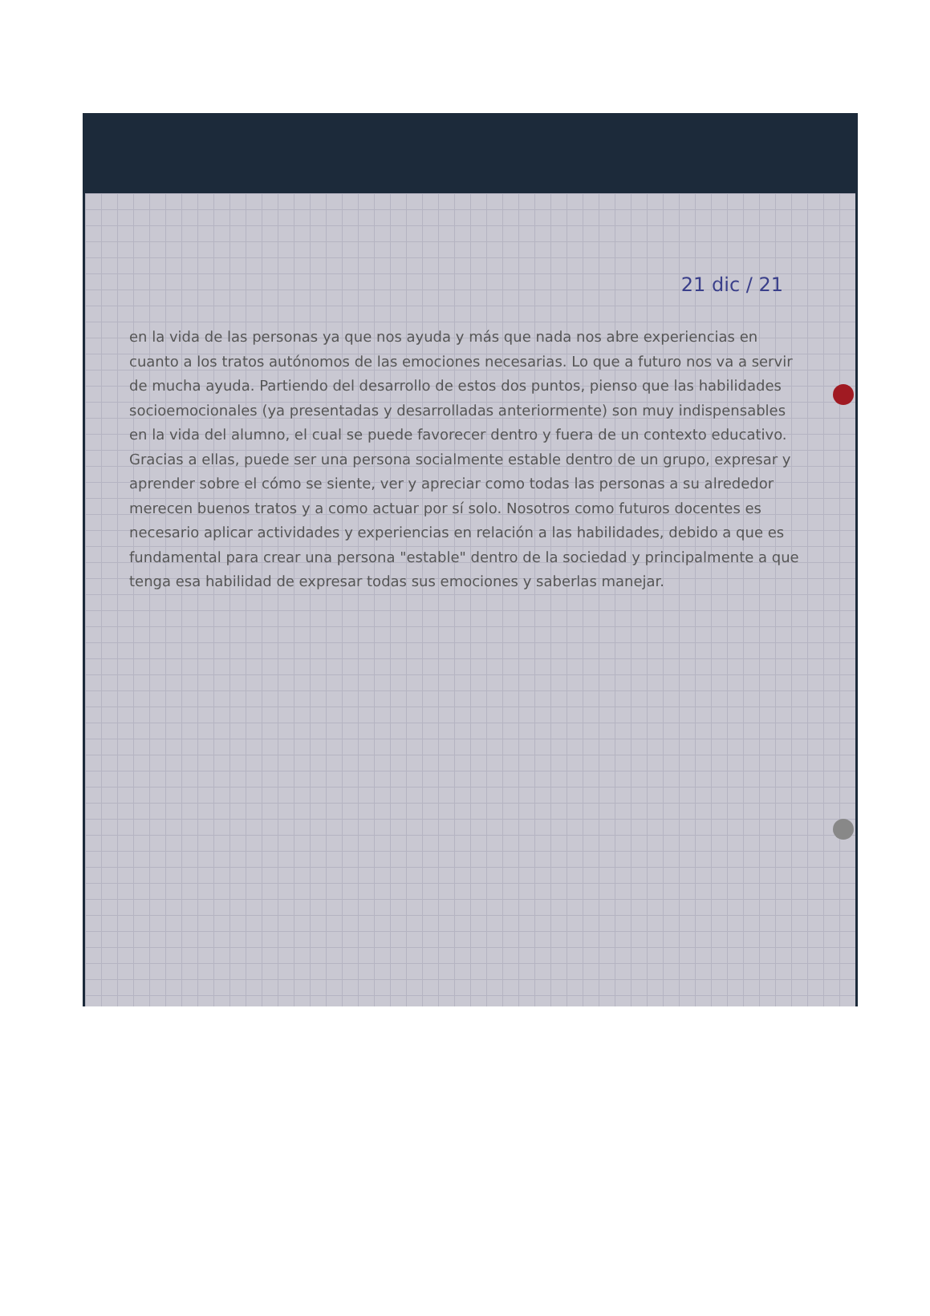21 dic / 21
en la vida de las personas ya que nos ayuda y más que nada nos abre experiencias en cuanto a los tratos autónomos de las emociones necesarias. Lo que a futuro nos va a servir de mucha ayuda. Partiendo del desarrollo de estos dos puntos, pienso que las habilidades socioemocionales (ya presentadas y desarrolladas anteriormente) son muy indispensables en la vida del alumno, el cual se puede favorecer dentro y fuera de un contexto educativo. Gracias a ellas, puede ser una persona socialmente estable dentro de un grupo, expresar y aprender sobre el cómo se siente, ver y apreciar como todas las personas a su alrededor merecen buenos tratos y a como actuar por sí solo. Nosotros como futuros docentes es necesario aplicar actividades y experiencias en relación a las habilidades, debido a que es fundamental para crear una persona "estable" dentro de la sociedad y principalmente a que tenga esa habilidad de expresar todas sus emociones y saberlas manejar.